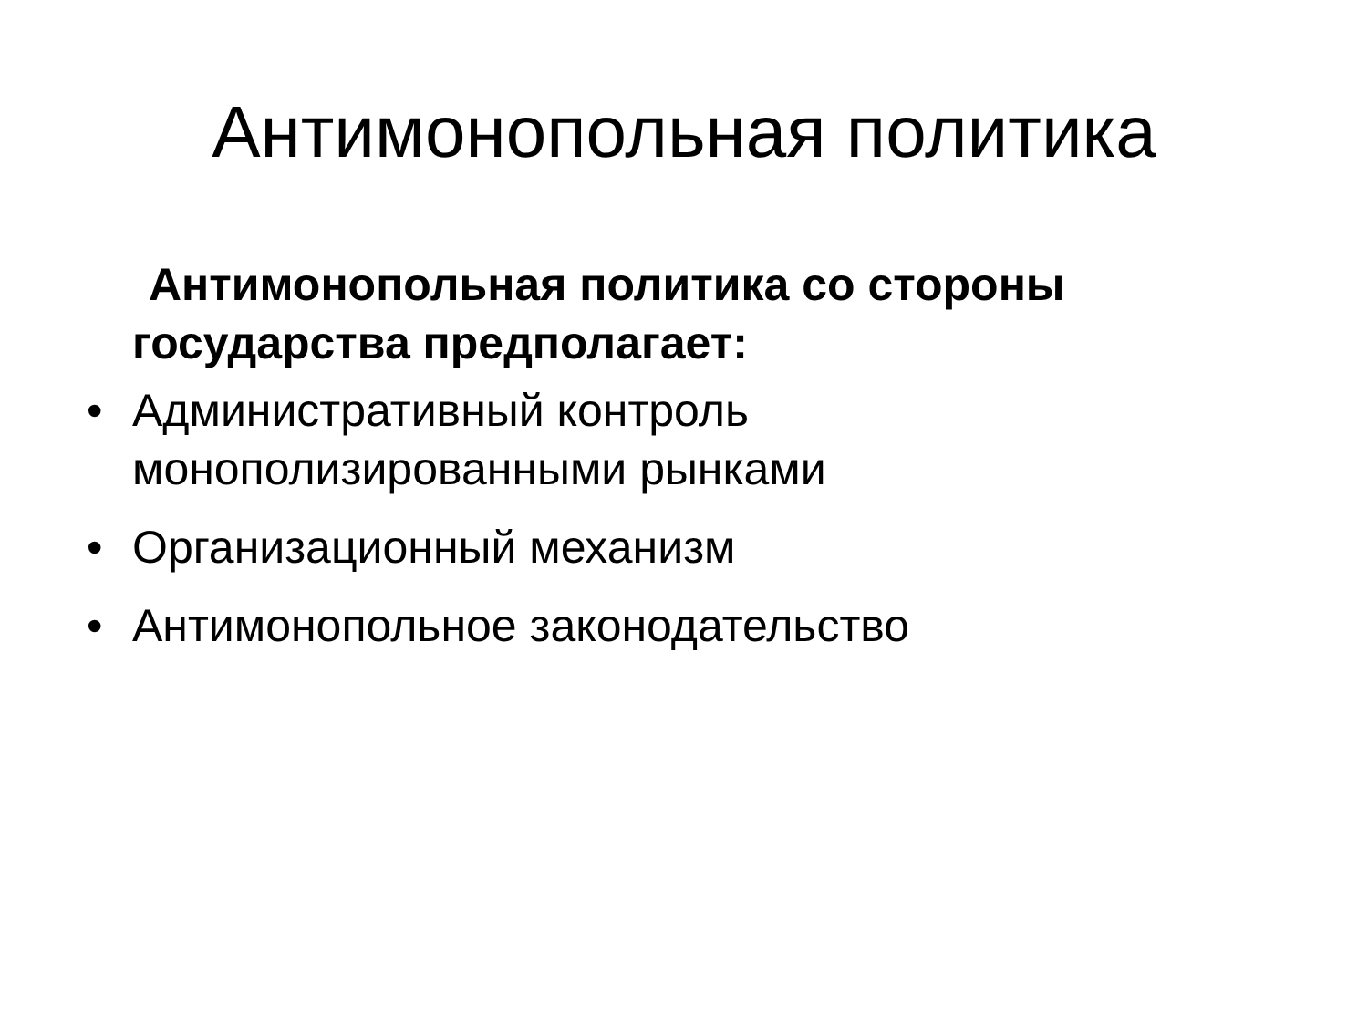Антимонопольная политика
Антимонопольная политика со стороны государства предполагает:
• Административный контроль монополизированными рынками
• Организационный механизм
• Антимонопольное законодательство